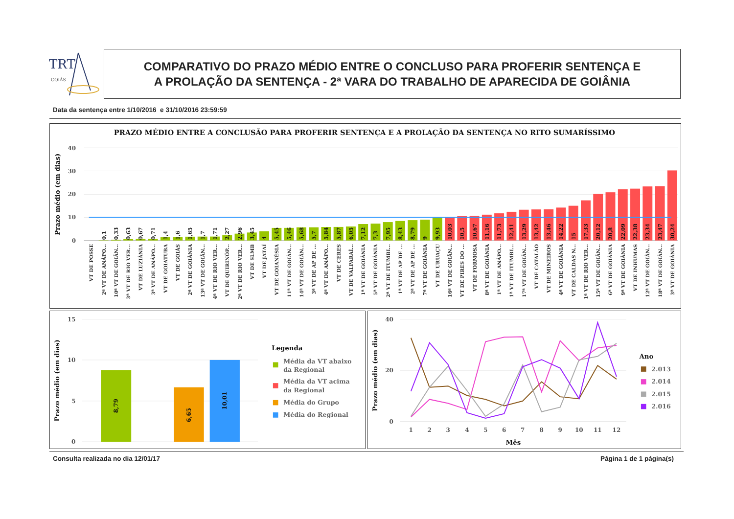TRT
GOIÁS
COMPARATIVO DO PRAZO MÉDIO ENTRE O CONCLUSO PARA PROFERIR SENTENÇA E
A PROLAÇÃO DA SENTENÇA - 2ª VARA DO TRABALHO DE APARECIDA DE GOIÂNIA
Data da sentença entre 1/10/2016 e 31/10/2016 23:59:59
PRAZO MÉDIO ENTRE A CONCLUSÃO PARA PROFERIR SENTENÇA E A PROLAÇÃO DA SENTENÇA NO RITO SUMARÍSSIMO
40
30
20
10
0
Prazo médio (em dias)
0,1
0,33
0,63
0,67
0,71
1,4
1,6
1,65
1,7
1,71
2,27
2,96
3,45
4
5,45
5,46
5,68
5,7
5,84
5,87
6,05
7,12
7,3
7,95
8,43
8,79
9
9,93
10,03
10,5
10,67
11,16
11,73
12,41
13,29
13,42
13,46
14,22
15
17,33
20,12
20,8
22,09
22,38
23,34
23,47
30,24
VT DE POSSE
2ª VT DE ANÁPO...
10ª VT DE GOIÂN...
3ª VT DE RIO VER...
VT DE LUZIÂNIA
3ª VT DE ANÁPO...
VT DE GOIATUBA
VT DE GOIÁS
2ª VT DE GOIÂNIA
13ª VT DE GOIÂN...
4ª VT DE RIO VER...
VT DE QUIRINÓP...
2ª VT DE RIO VER...
VT DE SLMB
VT DE JATAÍ
VT DE GOIANÉSIA
11ª VT DE GOIÂN...
14ª VT DE GOIÂN...
3ª VT DE AP DE ...
4ª VT DE ANÁPO...
VT DE CERES
VT DE VALPARAÍ...
1ª VT DE GOIÂNIA
5ª VT DE GOIÂNIA
2ª VT DE ITUMBI...
1ª VT DE AP DE ...
2ª VT DE AP DE ...
7ª VT DE GOIÂNIA
VT DE URUAÇU
16ª VT DE GOIÂN...
VT DE PIRES DO ...
VT DE FORMOSA
8ª VT DE GOIÂNIA
1ª VT DE ANÁPO...
1ª VT DE ITUMBI...
17ª VT DE GOIÂN...
VT DE CATALÃO
VT DE MINEIROS
4ª VT DE GOIÂNIA
VT DE CALDAS N...
1ª VT DE RIO VER...
15ª VT DE GOIÂN...
6ª VT DE GOIÂNIA
9ª VT DE GOIÂNIA
VT DE INHUMAS
12ª VT DE GOIÂN...
18ª VT DE GOIÂN...
3ª VT DE GOIÂNIA
15
10
5
0
Prazo médio (em dias)
8,79
6,65
10,01
Legenda
Média da VT abaixo
da Regional
Média da VT acima
da Regional
Média do Grupo
Média do Regional
40
20
0
Prazo médio (em dias)
1
2
3
4
5
6
7
8
9
10
11
12
Mês
Ano
2.013
2.014
2.015
2.016
Consulta realizada no dia 12/01/17
Página 1 de 1 página(s)